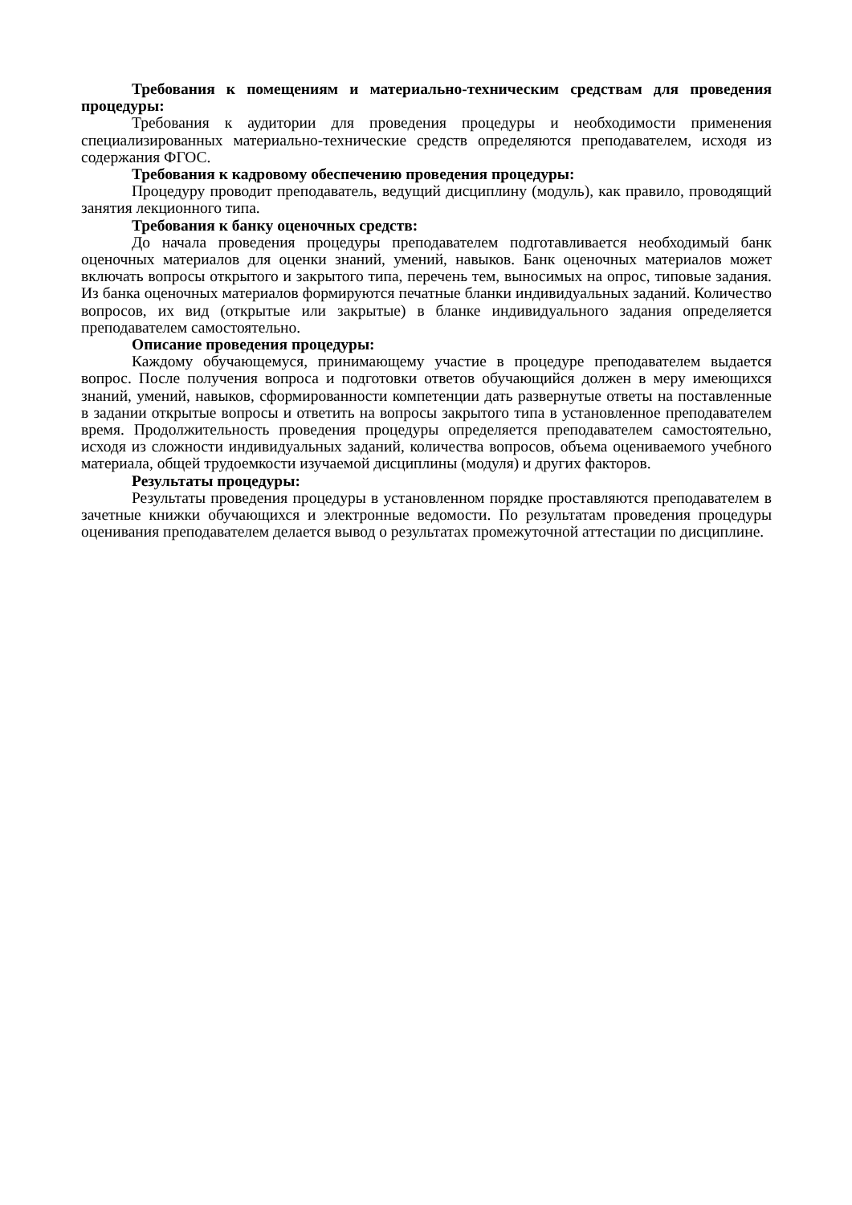Требования к помещениям и материально-техническим средствам для проведения процедуры:
Требования к аудитории для проведения процедуры и необходимости применения специализированных материально-технические средств определяются преподавателем, исходя из содержания ФГОС.
Требования к кадровому обеспечению проведения процедуры:
Процедуру проводит преподаватель, ведущий дисциплину (модуль), как правило, проводящий занятия лекционного типа.
Требования к банку оценочных средств:
До начала проведения процедуры преподавателем подготавливается необходимый банк оценочных материалов для оценки знаний, умений, навыков. Банк оценочных материалов может включать вопросы открытого и закрытого типа, перечень тем, выносимых на опрос, типовые задания. Из банка оценочных материалов формируются печатные бланки индивидуальных заданий. Количество вопросов, их вид (открытые или закрытые) в бланке индивидуального задания определяется преподавателем самостоятельно.
Описание проведения процедуры:
Каждому обучающемуся, принимающему участие в процедуре преподавателем выдается вопрос. После получения вопроса и подготовки ответов обучающийся должен в меру имеющихся знаний, умений, навыков, сформированности компетенции дать развернутые ответы на поставленные в задании открытые вопросы и ответить на вопросы закрытого типа в установленное преподавателем время. Продолжительность проведения процедуры определяется преподавателем самостоятельно, исходя из сложности индивидуальных заданий, количества вопросов, объема оцениваемого учебного материала, общей трудоемкости изучаемой дисциплины (модуля) и других факторов.
Результаты процедуры:
Результаты проведения процедуры в установленном порядке проставляются преподавателем в зачетные книжки обучающихся и электронные ведомости. По результатам проведения процедуры оценивания преподавателем делается вывод о результатах промежуточной аттестации по дисциплине.